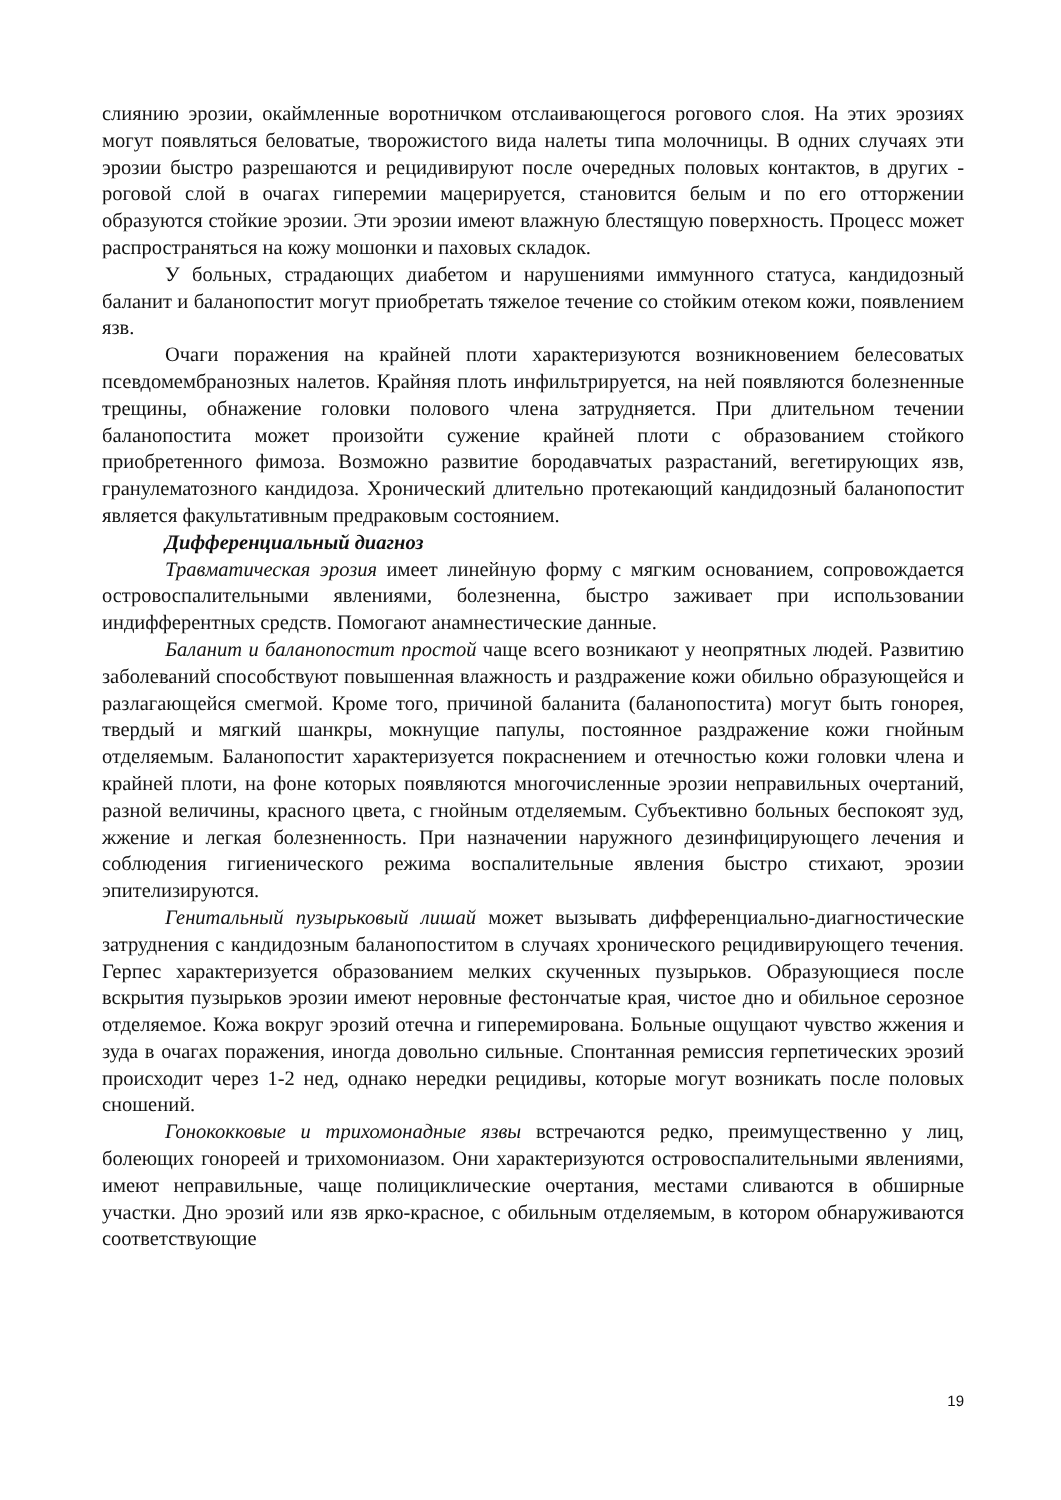слиянию эрозии, окаймленные воротничком отслаивающегося рогового слоя. На этих эрозиях могут появляться беловатые, творожистого вида налеты типа молочницы. В одних случаях эти эрозии быстро разрешаются и рецидивируют после очередных половых контактов, в других - роговой слой в очагах гиперемии мацерируется, становится белым и по его отторжении образуются стойкие эрозии. Эти эрозии имеют влажную блестящую поверхность. Процесс может распространяться на кожу мошонки и паховых складок.
У больных, страдающих диабетом и нарушениями иммунного статуса, кандидозный баланит и баланопостит могут приобретать тяжелое течение со стойким отеком кожи, появлением язв.
Очаги поражения на крайней плоти характеризуются возникновением белесоватых псевдомембранозных налетов. Крайняя плоть инфильтрируется, на ней появляются болезненные трещины, обнажение головки полового члена затрудняется. При длительном течении баланопостита может произойти сужение крайней плоти с образованием стойкого приобретенного фимоза. Возможно развитие бородавчатых разрастаний, вегетирующих язв, гранулематозного кандидоза. Хронический длительно протекающий кандидозный баланопостит является факультативным предраковым состоянием.
Дифференциальный диагноз
Травматическая эрозия имеет линейную форму с мягким основанием, сопровождается островоспалительными явлениями, болезненна, быстро заживает при использовании индифферентных средств. Помогают анамнестические данные.
Баланит и баланопостит простой чаще всего возникают у неопрятных людей. Развитию заболеваний способствуют повышенная влажность и раздражение кожи обильно образующейся и разлагающейся смегмой. Кроме того, причиной баланита (баланопостита) могут быть гонорея, твердый и мягкий шанкры, мокнущие папулы, постоянное раздражение кожи гнойным отделяемым. Баланопостит характеризуется покраснением и отечностью кожи головки члена и крайней плоти, на фоне которых появляются многочисленные эрозии неправильных очертаний, разной величины, красного цвета, с гнойным отделяемым. Субъективно больных беспокоят зуд, жжение и легкая болезненность. При назначении наружного дезинфицирующего лечения и соблюдения гигиенического режима воспалительные явления быстро стихают, эрозии эпителизируются.
Генитальный пузырьковый лишай может вызывать дифференциально-диагностические затруднения с кандидозным баланопоститом в случаях хронического рецидивирующего течения. Герпес характеризуется образованием мелких скученных пузырьков. Образующиеся после вскрытия пузырьков эрозии имеют неровные фестончатые края, чистое дно и обильное серозное отделяемое. Кожа вокруг эрозий отечна и гиперемирована. Больные ощущают чувство жжения и зуда в очагах поражения, иногда довольно сильные. Спонтанная ремиссия герпетических эрозий происходит через 1-2 нед, однако нередки рецидивы, которые могут возникать после половых сношений.
Гонококковые и трихомонадные язвы встречаются редко, преимущественно у лиц, болеющих гонореей и трихомониазом. Они характеризуются островоспалительными явлениями, имеют неправильные, чаще полициклические очертания, местами сливаются в обширные участки. Дно эрозий или язв ярко-красное, с обильным отделяемым, в котором обнаруживаются соответствующие
19